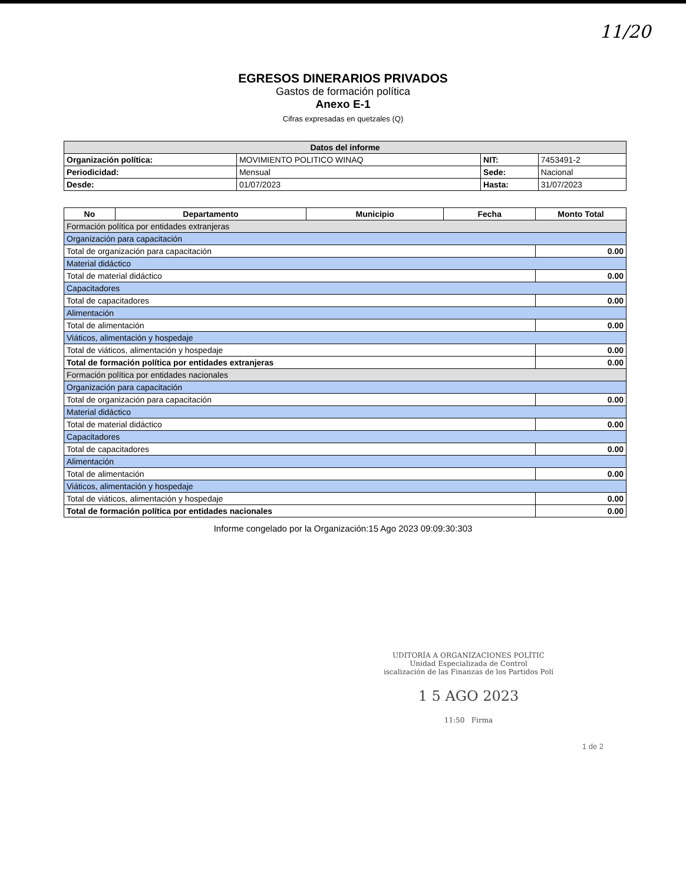11/20
EGRESOS DINERARIOS PRIVADOS
Gastos de formación política
Anexo E-1
Cifras expresadas en quetzales (Q)
| Datos del informe | | | |
| --- | --- | --- | --- |
| Organización política: | MOVIMIENTO POLITICO WINAQ | NIT: | 7453491-2 |
| Periodicidad: | Mensual | Sede: | Nacional |
| Desde: | 01/07/2023 | Hasta: | 31/07/2023 |
| No | Departamento | Municipio | Fecha | Monto Total |
| --- | --- | --- | --- | --- |
| Formación política por entidades extranjeras | | | | |
| Organización para capacitación | | | | |
| Total de organización para capacitación | | | | 0.00 |
| Material didáctico | | | | |
| Total de material didáctico | | | | 0.00 |
| Capacitadores | | | | |
| Total de capacitadores | | | | 0.00 |
| Alimentación | | | | |
| Total de alimentación | | | | 0.00 |
| Viáticos, alimentación y hospedaje | | | | |
| Total de viáticos, alimentación y hospedaje | | | | 0.00 |
| Total de formación política por entidades extranjeras | | | | 0.00 |
| Formación política por entidades nacionales | | | | |
| Organización para capacitación | | | | |
| Total de organización para capacitación | | | | 0.00 |
| Material didáctico | | | | |
| Total de material didáctico | | | | 0.00 |
| Capacitadores | | | | |
| Total de capacitadores | | | | 0.00 |
| Alimentación | | | | |
| Total de alimentación | | | | 0.00 |
| Viáticos, alimentación y hospedaje | | | | |
| Total de viáticos, alimentación y hospedaje | | | | 0.00 |
| Total de formación política por entidades nacionales | | | | 0.00 |
Informe congelado por la Organización:15 Ago 2023 09:09:30:303
UDITORÍA A ORGANIZACIONES POLÍTIC
Unidad Especializada de Control
iscalización de las Finanzas de los Partidos Polí
1 5 AGO 2023
11:50 Firma
1 de 2